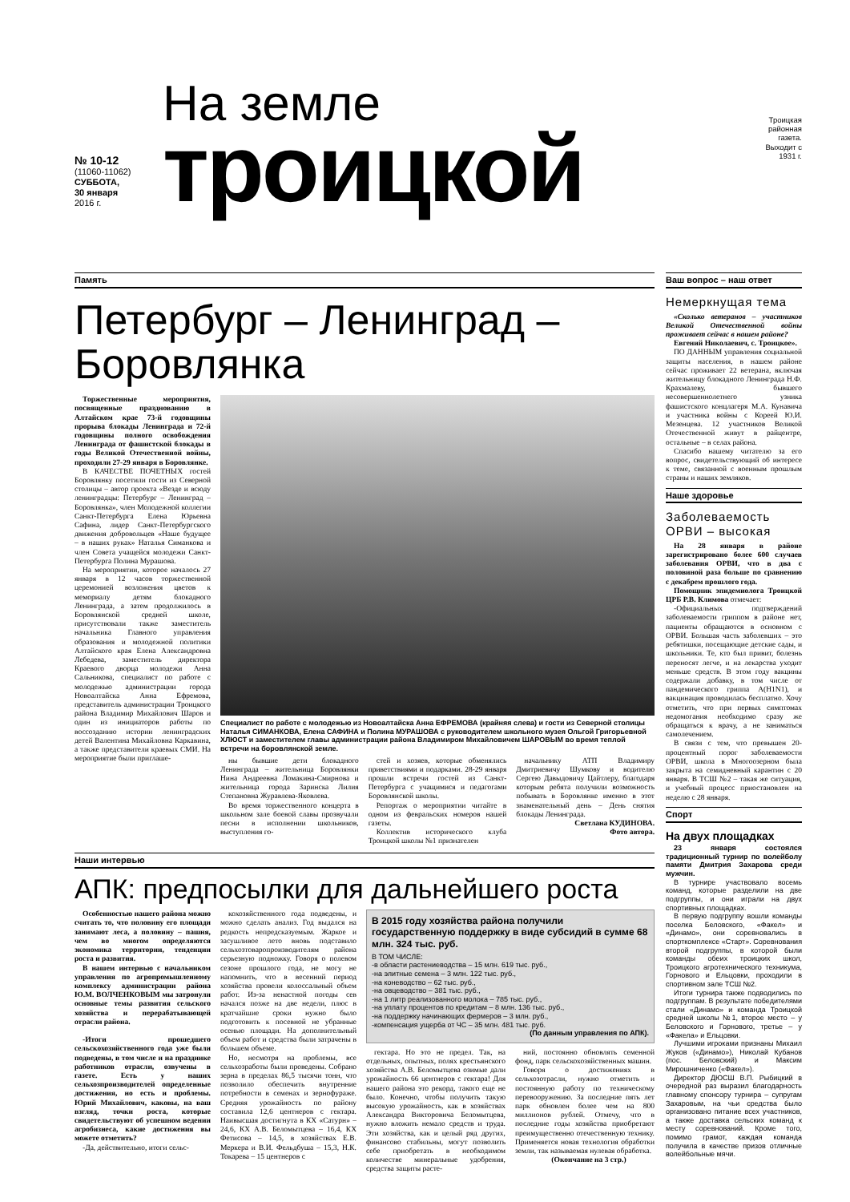№ 10-12
(11060-11062)
СУББОТА,
30 января
2016 г.
На земле
троицкой
Троицкая районная газета. Выходит с 1931 г.
Память
Петербург – Ленинград –
Боровлянка
Торжественные мероприятия, посвященные празднованию в Алтайском крае 73-й годовщины прорыва блокады Ленинграда и 72-й годовщины полного освобождения Ленинграда от фашистской блокады в годы Великой Отечественной войны, проходили 27-29 января в Боровлянке.
В КАЧЕСТВЕ ПОЧЕТНЫХ гостей Боровлянку посетили гости из Северной столицы – автор проекта «Везде и всюду ленинградцы: Петербург – Ленинград – Боровлянка», член Молодежной коллегии Санкт-Петербурга Елена Юрьевна Сафина, лидер Санкт-Петербургского движения добровольцев «Наше будущее – в наших руках» Наталья Симанкова и член Совета учащейся молодежи Санкт-Петербурга Полина Мурашова.
На мероприятии, которое началось 27 января в 12 часов торжественной церемонией возложения цветов к мемориалу детям блокадного Ленинграда, а затем продолжилось в Боровлянской средней школе, присутствовали также заместитель начальника Главного управления образования и молодежной политики Алтайского края Елена Александровна Лебедева, заместитель директора Краевого дворца молодежи Анна Сальникова, специалист по работе с молодежью администрации города Новоалтайска Анна Ефремова, представитель администрации Троицкого района Владимир Михайлович Шаров и один из инициаторов работы по воссозданию истории ленинградских детей Валентина Михайловна Каркавина, а также представители краевых СМИ. На мероприятие были приглаше-
Специалист по работе с молодежью из Новоалтайска Анна ЕФРЕМОВА (крайняя слева) и гости из Северной столицы Наталья СИМАНКОВА, Елена САФИНА и Полина МУРАШОВА с руководителем школьного музея Ольгой Григорьевной ХЛЮСТ и заместителем главы администрации района Владимиром Михайловичем ШАРОВЫМ во время теплой встречи на боровлянской земле.
ны бывшие дети блокадного Ленинграда – жительница Боровлянки Нина Андреевна Ломакина-Смирнова и жительница города Заринска Лилия Степановна Журавлева-Яковлева.
Во время торжественного концерта в школьном зале боевой славы прозвучали песни в исполнении школьников, выступления го-
стей и хозяев, которые обменялись приветствиями и подарками. 28-29 января прошли встречи гостей из Санкт-Петербурга с учащимися и педагогами Боровлянской школы.
Репортаж о мероприятии читайте в одном из февральских номеров нашей газеты.
Коллектив исторического клуба Троицкой школы №1 признателен
начальнику АТП Владимиру Дмитриевичу Шумкову и водителю Сергею Давыдовичу Цайтлеру, благодаря которым ребята получили возможность побывать в Боровлянке именно в этот знаменательный день – День снятия блокады Ленинграда.
Светлана КУДИНОВА.
Фото автора.
Наши интервью
АПК: предпосылки для дальнейшего роста
Особенностью нашего района можно считать то, что половину его площади занимают леса, а половину – пашня, чем во многом определяются экономика территории, тенденции роста и развития.
В нашем интервью с начальником управления по агропромышленному комплексу администрации района Ю.М. ВОЛЧЕНКОВЫМ мы затронули основные темы развития сельского хозяйства и перерабатывающей отрасли района.
-Итоги прошедшего сельскохозяйственного года уже были подведены, в том числе и на празднике работников отрасли, озвучены в газете. Есть у наших сельхозпроизводителей определенные достижения, но есть и проблемы. Юрий Михайлович, каковы, на ваш взгляд, точки роста, которые свидетельствуют об успешном ведении агробизнеса, какие достижения вы можете отметить?
-Да, действительно, итоги сельс-
кохозяйственного года подведены, и можно сделать анализ. Год выдался на редкость непредсказуемым. Жаркое и засушливое лето вновь подставило сельхозтоваропроизводителям района серьезную подножку. Говоря о полевом сезоне прошлого года, не могу не напомнить, что в весенний период хозяйства провели колоссальный объем работ. Из-за ненастной погоды сев начался позже на две недели, плюс в кратчайшие сроки нужно было подготовить к посевной не убранные осенью площади. На дополнительный объем работ и средства были затрачены в большем объеме.
Но, несмотря на проблемы, все сельхозработы были проведены. Собрано зерна в пределах 86,5 тысячи тонн, что позволило обеспечить внутренние потребности в семенах и зернофураже. Средняя урожайность по району составила 12,6 центнеров с гектара. Наивысшая достигнута в КХ «Сатурн» – 24,6, КХ А.В. Беломытцева – 16,4, КХ Фетисова – 14,5, в хозяйствах Е.В. Меркера и В.И. Фельдбуша – 15,3, Н.К. Токарева – 15 центнеров с
В 2015 году хозяйства района получили государственную поддержку в виде субсидий в сумме 68 млн. 324 тыс. руб.
В ТОМ ЧИСЛЕ:
-в области растениеводства – 15 млн. 619 тыс. руб.,
-на элитные семена – 3 млн. 122 тыс. руб.,
-на коневодство – 62 тыс. руб.,
-на овцеводство – 381 тыс. руб.,
-на 1 литр реализованного молока – 785 тыс. руб.,
-на уплату процентов по кредитам – 8 млн. 136 тыс. руб.,
-на поддержку начинающих фермеров – 3 млн. руб.,
-компенсация ущерба от ЧС – 35 млн. 481 тыс. руб.
(По данным управления по АПК).
гектара. Но это не предел. Так, на отдельных, опытных, полях крестьянского хозяйства А.В. Беломытцева озимые дали урожайность 66 центнеров с гектара! Для нашего района это рекорд, такого еще не было. Конечно, чтобы получить такую высокую урожайность, как в хозяйствах Александра Викторовича Беломытцева, нужно вложить немало средств и труда. Эти хозяйства, как и целый ряд других, финансово стабильны, могут позволить себе приобретать в необходимом количестве минеральные удобрения, средства защиты расте-
ний, постоянно обновлять семенной фонд, парк сельскохозяйственных машин.
Говоря о достижениях в сельхозотрасли, нужно отметить и постоянную работу по техническому перевооружению. За последние пять лет парк обновлен более чем на 800 миллионов рублей. Отмечу, что в последние годы хозяйства приобретают преимущественно отечественную технику. Применяется новая технология обработки земли, так называемая нулевая обработка.
(Окончание на 3 стр.)
Ваш вопрос – наш ответ
Немеркнущая тема
«Сколько ветеранов – участников Великой Отечественной войны проживает сейчас в нашем районе?
Евгений Николаевич, с. Троицкое».
ПО ДАННЫМ управления социальной защиты населения, в нашем районе сейчас проживает 22 ветерана, включая жительницу блокадного Ленинграда Н.Ф. Крахмалеву, бывшего несовершеннолетнего узника фашистского концлагеря М.А. Кунавича и участника войны с Кореей Ю.И. Мезенцева. 12 участников Великой Отечественной живут в райцентре, остальные – в селах района.
Спасибо нашему читателю за его вопрос, свидетельствующий об интересе к теме, связанной с военным прошлым страны и наших земляков.
Наше здоровье
Заболеваемость ОРВИ – высокая
На 28 января в районе зарегистрировано более 600 случаев заболевания ОРВИ, что в два с половиной раза больше по сравнению с декабрем прошлого года.
Помощник эпидемиолога Троицкой ЦРБ Р.В. Климова отмечает:
-Официальных подтверждений заболеваемости гриппом в районе нет, пациенты обращаются в основном с ОРВИ. Большая часть заболевших – это ребятишки, посещающие детские сады, и школьники. Те, кто был привит, болезнь переносят легче, и на лекарства уходит меньше средств. В этом году вакцины содержали добавку, в том числе от пандемического гриппа A(H1N1), и вакцинация проводилась бесплатно. Хочу отметить, что при первых симптомах недомогания необходимо сразу же обращаться к врачу, а не заниматься самолечением.
В связи с тем, что превышен 20-процентный порог заболеваемости ОРВИ, школа в Многоозерном была закрыта на семидневный карантин с 20 января. В ТСШ №2 – такая же ситуация, и учебный процесс приостановлен на неделю с 28 января.
Спорт
На двух площадках
23 января состоялся традиционный турнир по волейболу памяти Дмитрия Захарова среди мужчин.
В турнире участвовало восемь команд, которые разделили на две подгруппы, и они играли на двух спортивных площадках.
В первую подгруппу вошли команды поселка Беловского, «Факел» и «Динамо», они соревновались в спорткомплексе «Старт». Соревнования второй подгруппы, в которой были команды обеих троицких школ, Троицкого агротехнического техникума, Горнового и Ельцовки, проходили в спортивном зале ТСШ №2.
Итоги турнира также подводились по подгруппам. В результате победителями стали «Динамо» и команда Троицкой средней школы №1, второе место – у Беловского и Горнового, третье – у «Факела» и Ельцовки.
Лучшими игроками признаны Михаил Жуков («Динамо»), Николай Кубанов (пос. Беловский) и Максим Мирошниченко («Факел»).
Директор ДЮСШ В.П. Рыбицкий в очередной раз выразил благодарность главному спонсору турнира – супругам Захаровым, на чьи средства было организовано питание всех участников, а также доставка сельских команд к месту соревнований. Кроме того, помимо грамот, каждая команда получила в качестве призов отличные волейбольные мячи.